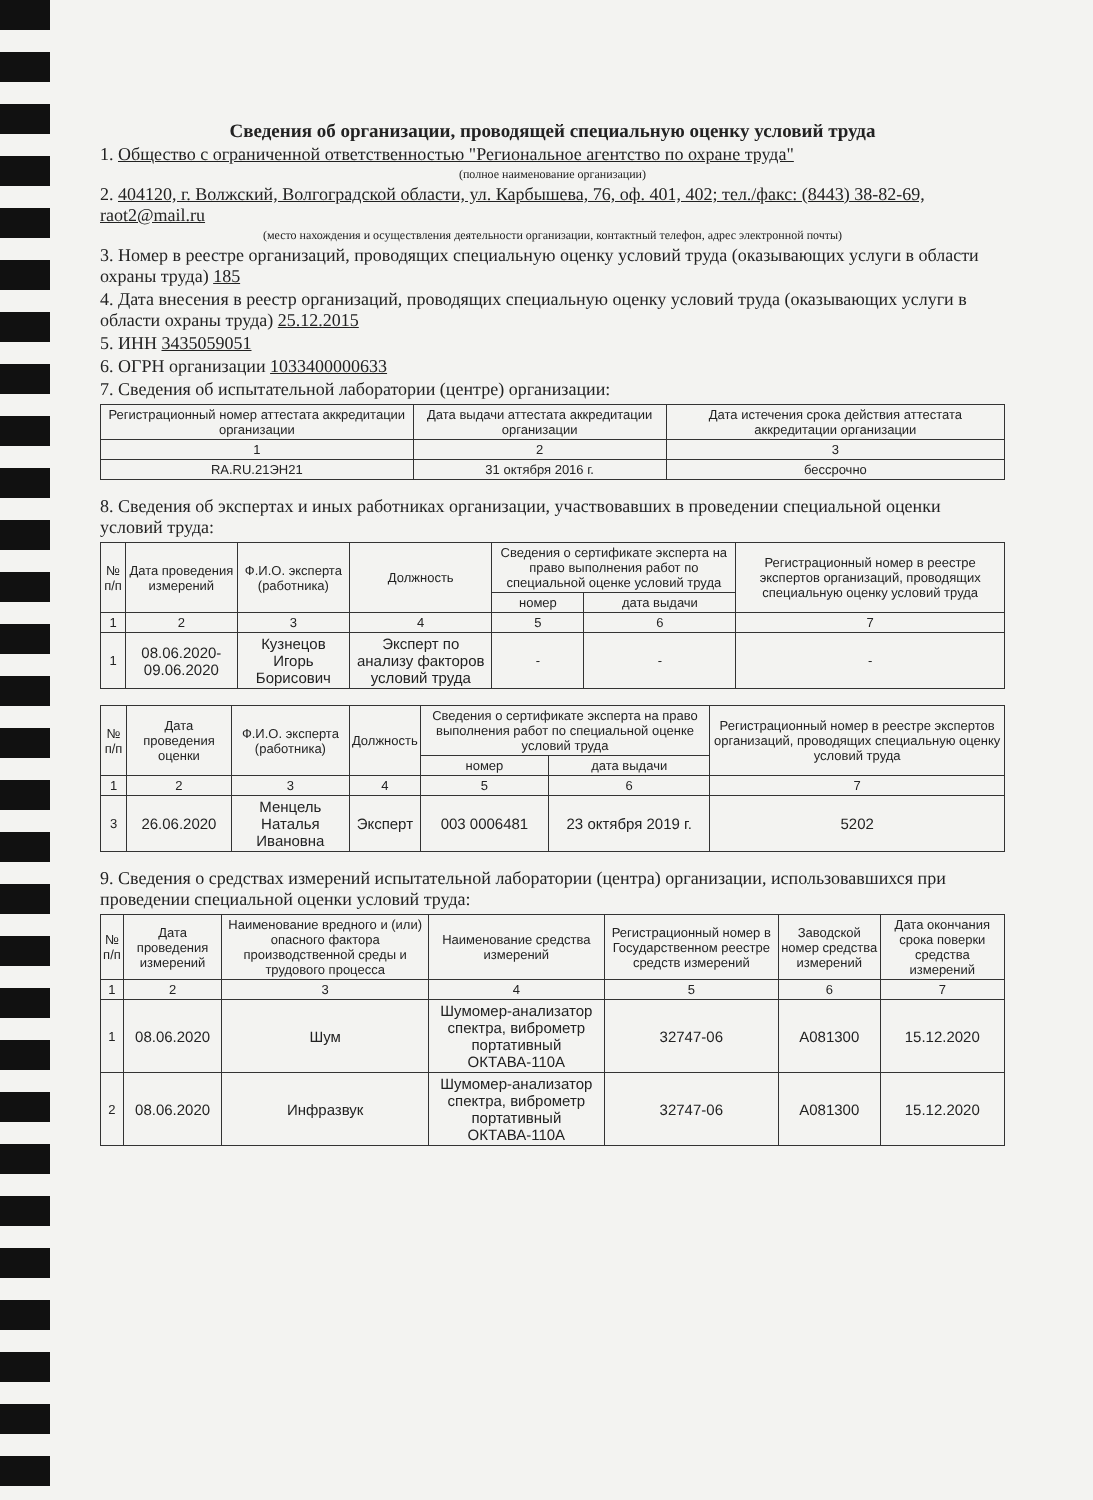Сведения об организации, проводящей специальную оценку условий труда
1. Общество с ограниченной ответственностью "Региональное агентство по охране труда"
(полное наименование организации)
2. 404120, г. Волжский, Волгоградской области, ул. Карбышева, 76, оф. 401, 402; тел./факс: (8443) 38-82-69, raot2@mail.ru
(место нахождения и осуществления деятельности организации, контактный телефон, адрес электронной почты)
3. Номер в реестре организаций, проводящих специальную оценку условий труда (оказывающих услуги в области охраны труда) 185
4. Дата внесения в реестр организаций, проводящих специальную оценку условий труда (оказывающих услуги в области охраны труда) 25.12.2015
5. ИНН 3435059051
6. ОГРН организации 1033400000633
7. Сведения об испытательной лаборатории (центре) организации:
| Регистрационный номер аттестата аккредитации организации | Дата выдачи аттестата аккредитации организации | Дата истечения срока действия аттестата аккредитации организации |
| --- | --- | --- |
| 1 | 2 | 3 |
| RA.RU.21ЭН21 | 31 октября 2016 г. | бессрочно |
8. Сведения об экспертах и иных работниках организации, участвовавших в проведении специальной оценки условий труда:
| № п/п | Дата проведения измерений | Ф.И.О. эксперта (работника) | Должность | Сведения о сертификате эксперта на право выполнения работ по специальной оценке условий труда | | Регистрационный номер в реестре экспертов организаций, проводящих специальную оценку условий труда |
| --- | --- | --- | --- | --- | --- | --- |
| | | | | номер | дата выдачи | |
| 1 | 2 | 3 | 4 | 5 | 6 | 7 |
| 1 | 08.06.2020-09.06.2020 | Кузнецов Игорь Борисович | Эксперт по анализу факторов условий труда | - | - | - |
| № п/п | Дата проведения оценки | Ф.И.О. эксперта (работника) | Должность | Сведения о сертификате эксперта на право выполнения работ по специальной оценке условий труда | | Регистрационный номер в реестре экспертов организаций, проводящих специальную оценку условий труда |
| --- | --- | --- | --- | --- | --- | --- |
| | | | | номер | дата выдачи | |
| 1 | 2 | 3 | 4 | 5 | 6 | 7 |
| 3 | 26.06.2020 | Менцель Наталья Ивановна | Эксперт | 003 0006481 | 23 октября 2019 г. | 5202 |
9. Сведения о средствах измерений испытательной лаборатории (центра) организации, использовавшихся при проведении специальной оценки условий труда:
| № п/п | Дата проведения измерений | Наименование вредного и (или) опасного фактора производственной среды и трудового процесса | Наименование средства измерений | Регистрационный номер в Государственном реестре средств измерений | Заводской номер средства измерений | Дата окончания срока поверки средства измерений |
| --- | --- | --- | --- | --- | --- | --- |
| 1 | 2 | 3 | 4 | 5 | 6 | 7 |
| 1 | 08.06.2020 | Шум | Шумомер-анализатор спектра, виброметр портативный ОКТАВА-110А | 32747-06 | А081300 | 15.12.2020 |
| 2 | 08.06.2020 | Инфразвук | Шумомер-анализатор спектра, виброметр портативный ОКТАВА-110А | 32747-06 | А081300 | 15.12.2020 |